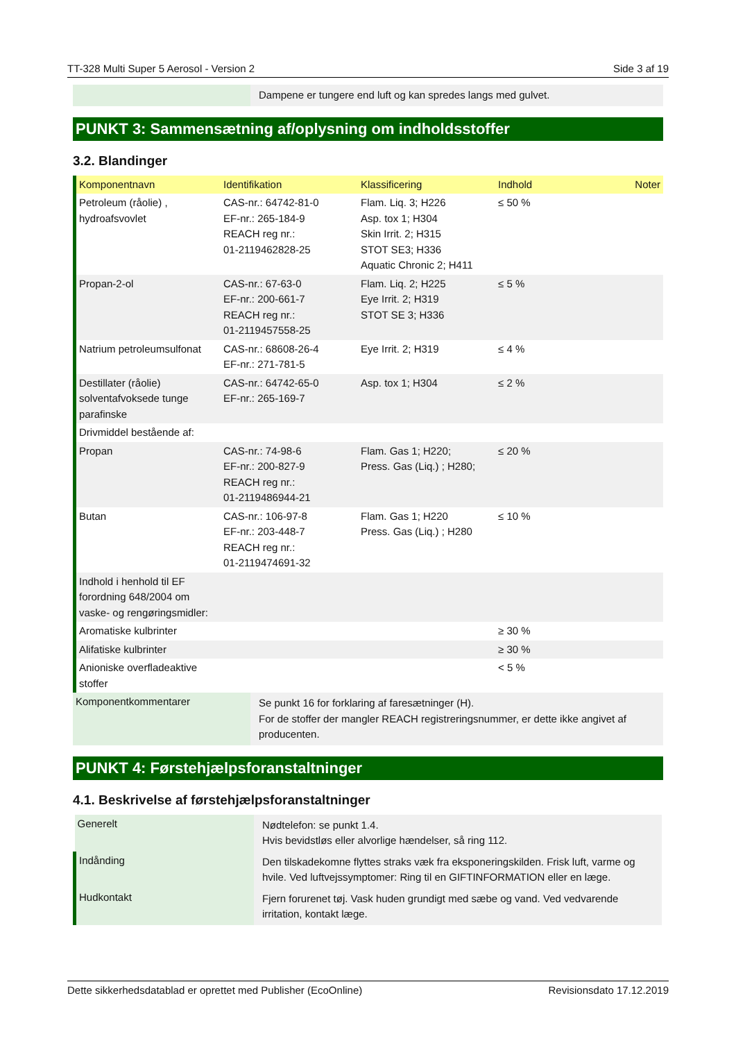TT-328 Multi Super 5 Aerosol - Version 2 Side 3 af 19
| | Dampene er tungere end luft og kan spredes langs med gulvet. |
PUNKT 3: Sammensætning af/oplysning om indholdsstoffer
3.2. Blandinger
| Komponentnavn | Identifikation | Klassificering | Indhold | Noter |
| --- | --- | --- | --- | --- |
| Petroleum (råolie) , hydroafsvovlet | CAS-nr.: 64742-81-0 EF-nr.: 265-184-9 REACH reg nr.: 01-2119462828-25 | Flam. Liq. 3; H226 Asp. tox 1; H304 Skin Irrit. 2; H315 STOT SE3; H336 Aquatic Chronic 2; H411 | ≤ 50 % | |
| Propan-2-ol | CAS-nr.: 67-63-0 EF-nr.: 200-661-7 REACH reg nr.: 01-2119457558-25 | Flam. Liq. 2; H225 Eye Irrit. 2; H319 STOT SE 3; H336 | ≤ 5 % | |
| Natrium petroleumsulfonat | CAS-nr.: 68608-26-4 EF-nr.: 271-781-5 | Eye Irrit. 2; H319 | ≤ 4 % | |
| Destillater (råolie) solventafvoksede tunge parafinske | CAS-nr.: 64742-65-0 EF-nr.: 265-169-7 | Asp. tox 1; H304 | ≤ 2 % | |
| Drivmiddel bestående af: | | | | |
| Propan | CAS-nr.: 74-98-6 EF-nr.: 200-827-9 REACH reg nr.: 01-2119486944-21 | Flam. Gas 1; H220; Press. Gas (Liq.) ; H280; | ≤ 20 % | |
| Butan | CAS-nr.: 106-97-8 EF-nr.: 203-448-7 REACH reg nr.: 01-2119474691-32 | Flam. Gas 1; H220 Press. Gas (Liq.) ; H280 | ≤ 10 % | |
| Indhold i henhold til EF forordning 648/2004 om vaske- og rengøringsmidler: | | | | |
| Aromatiske kulbrinter | | | ≥ 30 % | |
| Alifatiske kulbrinter | | | ≥ 30 % | |
| Anioniske overfladeaktive stoffer | | | < 5 % | |
| Komponentkommentarer | Se punkt 16 for forklaring af faresætninger (H). For de stoffer der mangler REACH registreringsnummer, er dette ikke angivet af producenten. |
PUNKT 4: Førstehjælpsforanstaltninger
4.1. Beskrivelse af førstehjælpsforanstaltninger
| Generelt | Nødtelefon: se punkt 1.4. Hvis bevidstløs eller alvorlige hændelser, så ring 112. |
| Indånding | Den tilskadekomne flyttes straks væk fra eksponeringskilden. Frisk luft, varme og hvile. Ved luftvejssymptomer: Ring til en GIFTINFORMATION eller en læge. |
| Hudkontakt | Fjern forurenet tøj. Vask huden grundigt med sæbe og vand. Ved vedvarende irritation, kontakt læge. |
Dette sikkerhedsdatablad er oprettet med Publisher (EcoOnline) Revisionsdato 17.12.2019